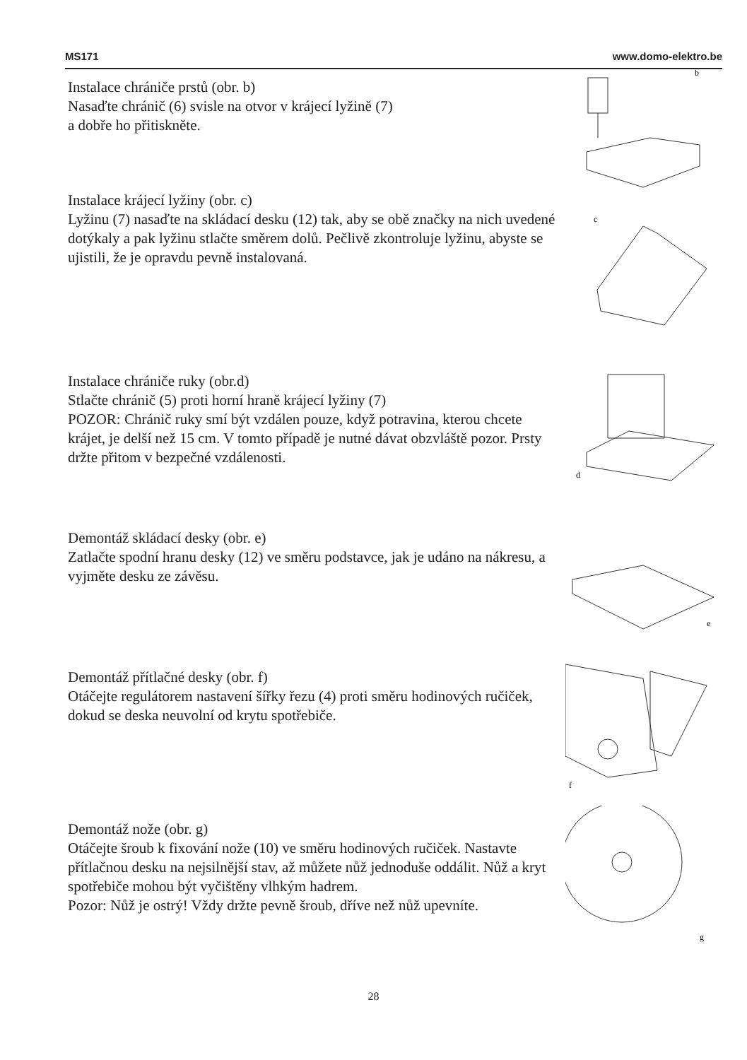MS171 www.domo-elektro.be
Instalace chrániče prstů (obr. b)
Nasaďte chránič (6) svisle na otvor v krájecí lyžině (7)
a dobře ho přitiskněte.
b
Instalace krájecí lyžiny (obr. c)
Lyžinu (7) nasaďte na skládací desku (12) tak, aby se obě značky na nich uvedené dotýkaly a pak lyžinu stlačte směrem dolů. Pečlivě zkontroluje lyžinu, abyste se ujistili, že je opravdu pevně instalovaná.
c
Instalace chrániče ruky (obr.d)
Stlačte chránič (5) proti horní hraně krájecí lyžiny (7)
POZOR: Chránič ruky smí být vzdálen pouze, když potravina, kterou chcete krájet, je delší než 15 cm. V tomto případě je nutné dávat obzvláště pozor. Prsty držte přitom v bezpečné vzdálenosti.
d
Demontáž skládací desky (obr. e)
Zatlačte spodní hranu desky (12) ve směru podstavce, jak je udáno na nákresu, a vyjměte desku ze závěsu.
e
Demontáž přítlačné desky (obr. f)
Otáčejte regulátorem nastavení šířky řezu (4) proti směru hodinových ručiček, dokud se deska neuvolní od krytu spotřebiče.
f
Demontáž nože (obr. g)
Otáčejte šroub k fixování nože (10) ve směru hodinových ručiček. Nastavte přítlačnou desku na nejsilnější stav, až můžete nůž jednoduše oddálit. Nůž a kryt spotřebiče mohou být vyčištěny vlhkým hadrem.
Pozor: Nůž je ostrý! Vždy držte pevně šroub, dříve než nůž upevníte.
g
28